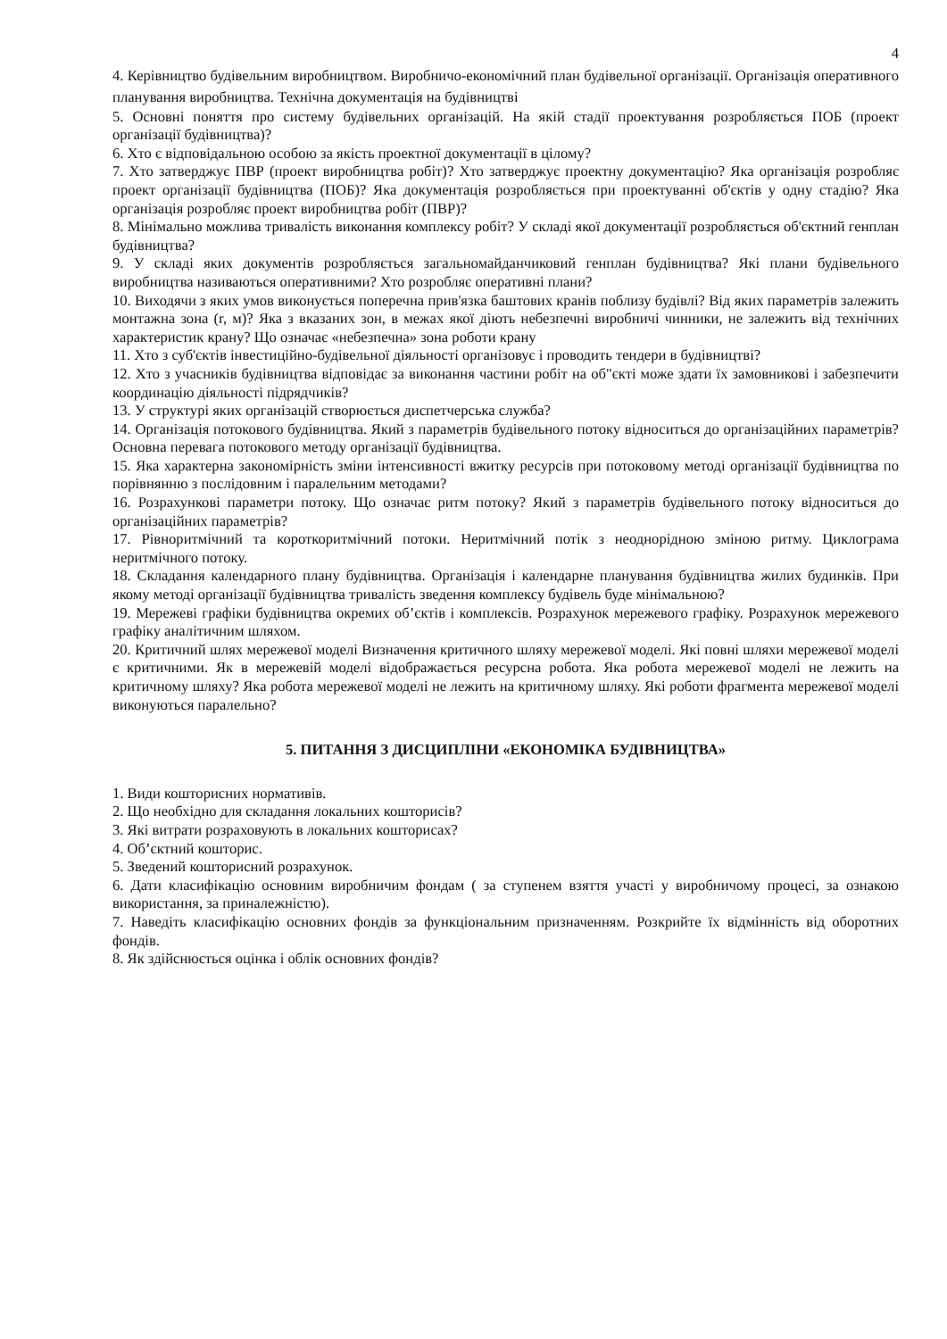4
4. Керівництво будівельним виробництвом. Виробничо-економічний план будівельної організації. Організація оперативного планування виробництва. Технічна документація на будівництві
5. Основні поняття про систему будівельних організацій. На якій стадії проектування розробляється ПОБ (проект організації будівництва)?
6. Хто є відповідальною особою за якість проектної документації в цілому?
7. Хто затверджує ПВР (проект виробництва робіт)? Хто затверджує проектну документацію? Яка організація розробляє проект організації будівництва (ПОБ)? Яка документація розробляється при проектуванні об'єктів у одну стадію? Яка організація розробляє проект виробництва робіт (ПВР)?
8. Мінімально можлива тривалість виконання комплексу робіт? У складі якої документації розробляється об'єктний генплан будівництва?
9. У складі яких документів розробляється загальномайданчиковий генплан будівництва? Які плани будівельного виробництва називаються оперативними? Хто розробляє оперативні плани?
10. Виходячи з яких умов виконується поперечна прив'язка баштових кранів поблизу будівлі? Від яких параметрів залежить монтажна зона (r, м)? Яка з вказаних зон, в межах якої діють небезпечні виробничі чинники, не залежить від технічних характеристик крану? Що означає «небезпечна» зона роботи крану
11. Хто з суб'єктів інвестиційно-будівельної діяльності організовує і проводить тендери в будівництві?
12. Хто з учасників будівництва відповідає за виконання частини робіт на об"єкті може здати їх замовникові і забезпечити координацію діяльності підрядчиків?
13. У структурі яких організацій створюється диспетчерська служба?
14. Організація потокового будівництва. Який з параметрів будівельного потоку відноситься до організаційних параметрів? Основна перевага потокового методу організації будівництва.
15. Яка характерна закономірність зміни інтенсивності вжитку ресурсів при потоковому методі організації будівництва по порівнянню з послідовним і паралельним методами?
16. Розрахункові параметри потоку. Що означає ритм потоку? Який з параметрів будівельного потоку відноситься до організаційних параметрів?
17. Рівноритмічний та короткоритмічний потоки. Неритмічний потік з неоднорідною зміною ритму. Циклограма неритмічного потоку.
18. Складання календарного плану будівництва. Організація і календарне планування будівництва жилих будинків. При якому методі організації будівництва тривалість зведення комплексу будівель буде мінімальною?
19. Мережеві графіки будівництва окремих об’єктів і комплексів. Розрахунок мережевого графіку. Розрахунок мережевого графіку аналітичним шляхом.
20. Критичний шлях мережевої моделі Визначення критичного шляху мережевої моделі. Які повні шляхи мережевої моделі є критичними. Як в мережевій моделі відображається ресурсна робота. Яка робота мережевої моделі не лежить на критичному шляху? Яка робота мережевої моделі не лежить на критичному шляху. Які роботи фрагмента мережевої моделі виконуються паралельно?
5. ПИТАННЯ З ДИСЦИПЛІНИ «ЕКОНОМІКА БУДІВНИЦТВА»
1. Види кошторисних нормативів.
2. Що необхідно для складання локальних кошторисів?
3. Які витрати розраховують в локальних кошторисах?
4. Об’єктний кошторис.
5. Зведений кошторисний розрахунок.
6. Дати класифікацію основним виробничим фондам ( за ступенем взяття участі у виробничому процесі, за ознакою використання, за приналежністю).
7. Наведіть класифікацію основних фондів за функціональним призначенням. Розкрийте їх відмінність від оборотних фондів.
8. Як здійснюється оцінка і облік основних фондів?